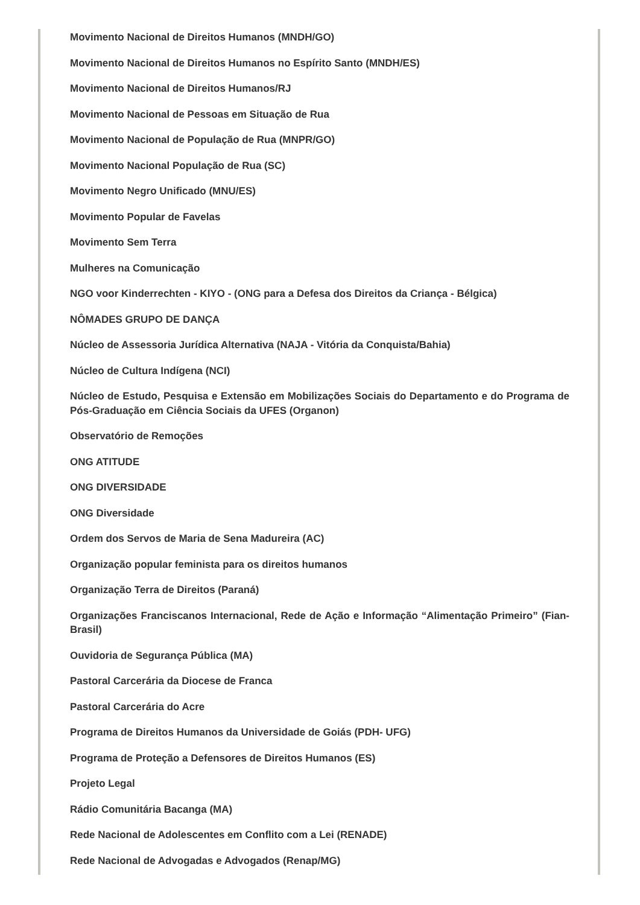Movimento Nacional de Direitos Humanos (MNDH/GO)
Movimento Nacional de Direitos Humanos no Espírito Santo (MNDH/ES)
Movimento Nacional de Direitos Humanos/RJ
Movimento Nacional de Pessoas em Situação de Rua
Movimento Nacional de População de Rua (MNPR/GO)
Movimento Nacional População de Rua (SC)
Movimento Negro Unificado (MNU/ES)
Movimento Popular de Favelas
Movimento Sem Terra
Mulheres na Comunicação
NGO voor Kinderrechten - KIYO - (ONG para a Defesa dos Direitos da Criança - Bélgica)
NÔMADES GRUPO DE DANÇA
Núcleo de Assessoria Jurídica Alternativa (NAJA - Vitória da Conquista/Bahia)
Núcleo de Cultura Indígena (NCI)
Núcleo de Estudo, Pesquisa e Extensão em Mobilizações Sociais do Departamento e do Programa de Pós-Graduação em Ciência Sociais da UFES (Organon)
Observatório de Remoções
ONG ATITUDE
ONG DIVERSIDADE
ONG Diversidade
Ordem dos Servos de Maria de Sena Madureira (AC)
Organização popular feminista para os direitos humanos
Organização Terra de Direitos (Paraná)
Organizações Franciscanos Internacional, Rede de Ação e Informação “Alimentação Primeiro” (Fian-Brasil)
Ouvidoria de Segurança Pública (MA)
Pastoral Carcerária da Diocese de Franca
Pastoral Carcerária do Acre
Programa de Direitos Humanos da Universidade de Goiás (PDH- UFG)
Programa de Proteção a Defensores de Direitos Humanos (ES)
Projeto Legal
Rádio Comunitária Bacanga (MA)
Rede Nacional de Adolescentes em Conflito com a Lei (RENADE)
Rede Nacional de Advogadas e Advogados (Renap/MG)